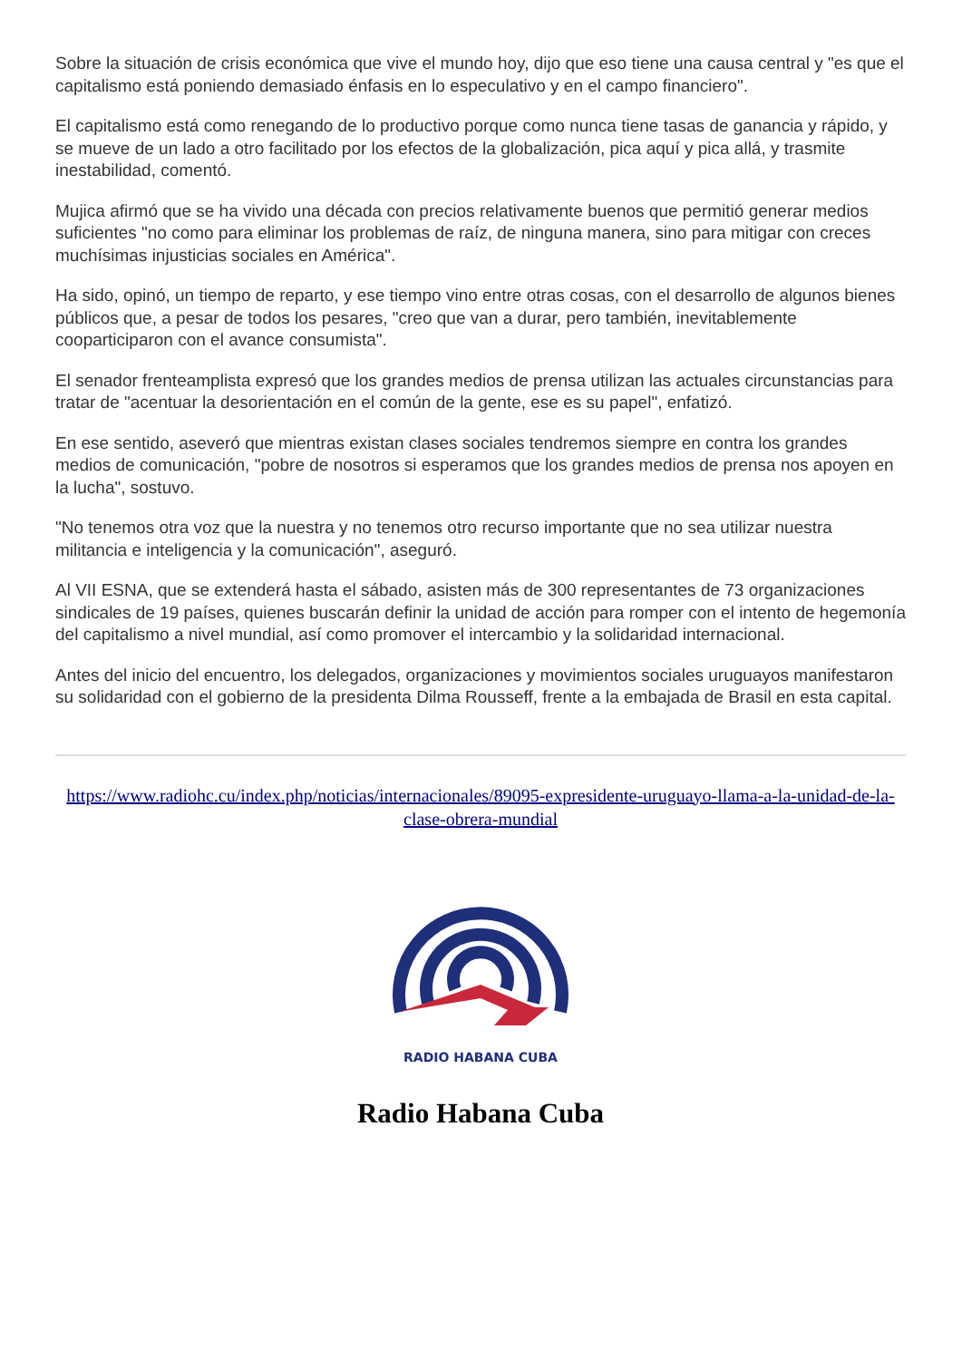Sobre la situación de crisis económica que vive el mundo hoy, dijo que eso tiene una causa central y "es que el capitalismo está poniendo demasiado énfasis en lo especulativo y en el campo financiero".
El capitalismo está como renegando de lo productivo porque como nunca tiene tasas de ganancia y rápido, y se mueve de un lado a otro facilitado por los efectos de la globalización, pica aquí y pica allá, y trasmite inestabilidad, comentó.
Mujica afirmó que se ha vivido una década con precios relativamente buenos que permitió generar medios suficientes "no como para eliminar los problemas de raíz, de ninguna manera, sino para mitigar con creces muchísimas injusticias sociales en América".
Ha sido, opinó, un tiempo de reparto, y ese tiempo vino entre otras cosas, con el desarrollo de algunos bienes públicos que, a pesar de todos los pesares, "creo que van a durar, pero también, inevitablemente cooparticiparon con el avance consumista".
El senador frenteamplista expresó que los grandes medios de prensa utilizan las actuales circunstancias para tratar de "acentuar la desorientación en el común de la gente, ese es su papel", enfatizó.
En ese sentido, aseveró que mientras existan clases sociales tendremos siempre en contra los grandes medios de comunicación, "pobre de nosotros si esperamos que los grandes medios de prensa nos apoyen en la lucha", sostuvo.
"No tenemos otra voz que la nuestra y no tenemos otro recurso importante que no sea utilizar nuestra militancia e inteligencia y la comunicación", aseguró.
Al VII ESNA, que se extenderá hasta el sábado, asisten más de 300 representantes de 73 organizaciones sindicales de 19 países, quienes buscarán definir la unidad de acción para romper con el intento de hegemonía del capitalismo a nivel mundial, así como promover el intercambio y la solidaridad internacional.
Antes del inicio del encuentro, los delegados, organizaciones y movimientos sociales uruguayos manifestaron su solidaridad con el gobierno de la presidenta Dilma Rousseff, frente a la embajada de Brasil en esta capital.
https://www.radiohc.cu/index.php/noticias/internacionales/89095-expresidente-uruguayo-llama-a-la-unidad-de-la-clase-obrera-mundial
RADIO HABANA CUBA
Radio Habana Cuba